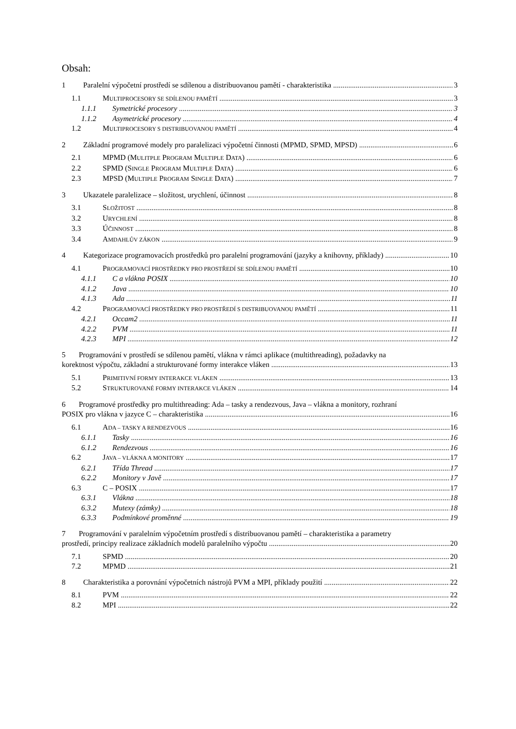Obsah:
1 Paralelní výpočetní prostředí se sdílenou a distribuovanou pamětí - charakteristika 3
1.1 MULTIPROCESORY SE SDÍLENOU PAMĚTÍ 3
1.1.1 Symetrické procesory 3
1.1.2 Asymetrické procesory 4
1.2 MULTIPROCESORY S DISTRIBUOVANOU PAMĚTÍ 4
2 Základní programové modely pro paralelizaci výpočetní činnosti (MPMD, SPMD, MPSD) 6
2.1 MPMD (MULITPLE PROGRAM MULTIPLE DATA) 6
2.2 SPMD (SINGLE PROGRAM MULTIPLE DATA) 6
2.3 MPSD (MULTIPLE PROGRAM SINGLE DATA) 7
3 Ukazatele paralelizace – složitost, urychlení, účinnost 8
3.1 SLOŽITOST 8
3.2 URYCHLENÍ 8
3.3 ÚČINNOST 8
3.4 AMDAHLŮV ZÁKON 9
4 Kategorizace programovacích prostředků pro paralelní programování (jazyky a knihovny, příklady) 10
4.1 PROGRAMOVACÍ PROSTŘEDKY PRO PROSTŘEDÍ SE SDÍLENOU PAMĚTÍ 10
4.1.1 C a vlákna POSIX 10
4.1.2 Java 10
4.1.3 Ada 11
4.2 PROGRAMOVACÍ PROSTŘEDKY PRO PROSTŘEDÍ S DISTRIBUOVANOU PAMĚTÍ 11
4.2.1 Occam2 11
4.2.2 PVM 11
4.2.3 MPI 12
5 Programování v prostředí se sdílenou pamětí, vlákna v rámci aplikace (multithreading), požadavky na
korektnost výpočtu, základní a strukturované formy interakce vláken 13
5.1 PRIMITIVNÍ FORMY INTERAKCE VLÁKEN 13
5.2 STRUKTUROVANÉ FORMY INTERAKCE VLÁKEN 14
6 Programové prostředky pro multithreading: Ada – tasky a rendezvous, Java – vlákna a monitory, rozhraní
POSIX pro vlákna v jazyce C – charakteristika 16
6.1 ADA – TASKY A RENDEZVOUS 16
6.1.1 Tasky 16
6.1.2 Rendezvous 16
6.2 JAVA – VLÁKNA A MONITORY 17
6.2.1 Třída Thread 17
6.2.2 Monitory v Javě 17
6.3 C – POSIX 17
6.3.1 Vlákna 18
6.3.2 Mutexy (zámky) 18
6.3.3 Podmínkové proměnné 19
7 Programování v paralelním výpočetním prostředí s distribuovanou pamětí – charakteristika a parametry
prostředí, principy realizace základních modelů paralelního výpočtu 20
7.1 SPMD 20
7.2 MPMD 21
8 Charakteristika a porovnání výpočetních nástrojů PVM a MPI, příklady použití 22
8.1 PVM 22
8.2 MPI 22